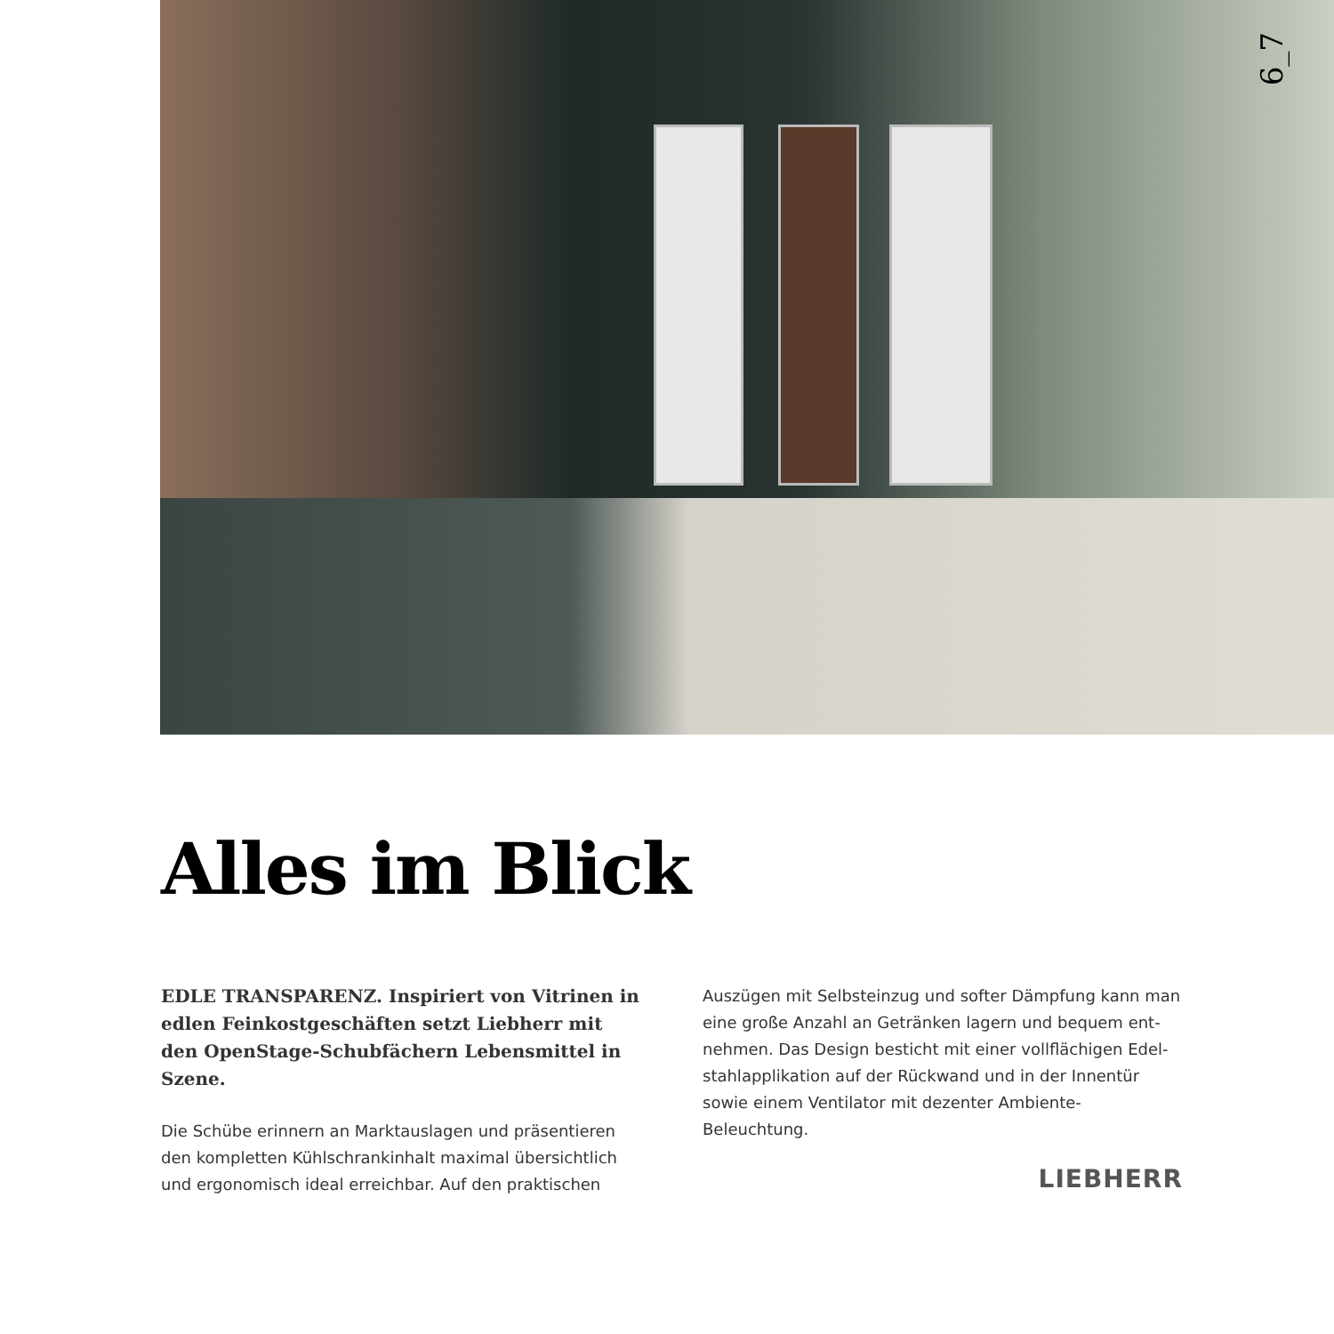6_7
Alles im Blick
EDLE TRANSPARENZ. Inspiriert von Vitrinen in edlen Feinkostgeschäften setzt Liebherr mit den OpenStage-Schubfächern Lebensmittel in Szene.
Die Schübe erinnern an Marktauslagen und präsentieren den kompletten Kühlschrankinhalt maximal übersichtlich und ergonomisch ideal erreichbar. Auf den praktischen
Auszügen mit Selbsteinzug und softer Dämpfung kann man eine große Anzahl an Getränken lagern und bequem ent-nehmen. Das Design besticht mit einer vollflächigen Edel-stahlapplikation auf der Rückwand und in der Innentür sowie einem Ventilator mit dezenter Ambiente-Beleuchtung.
LIEBHERR